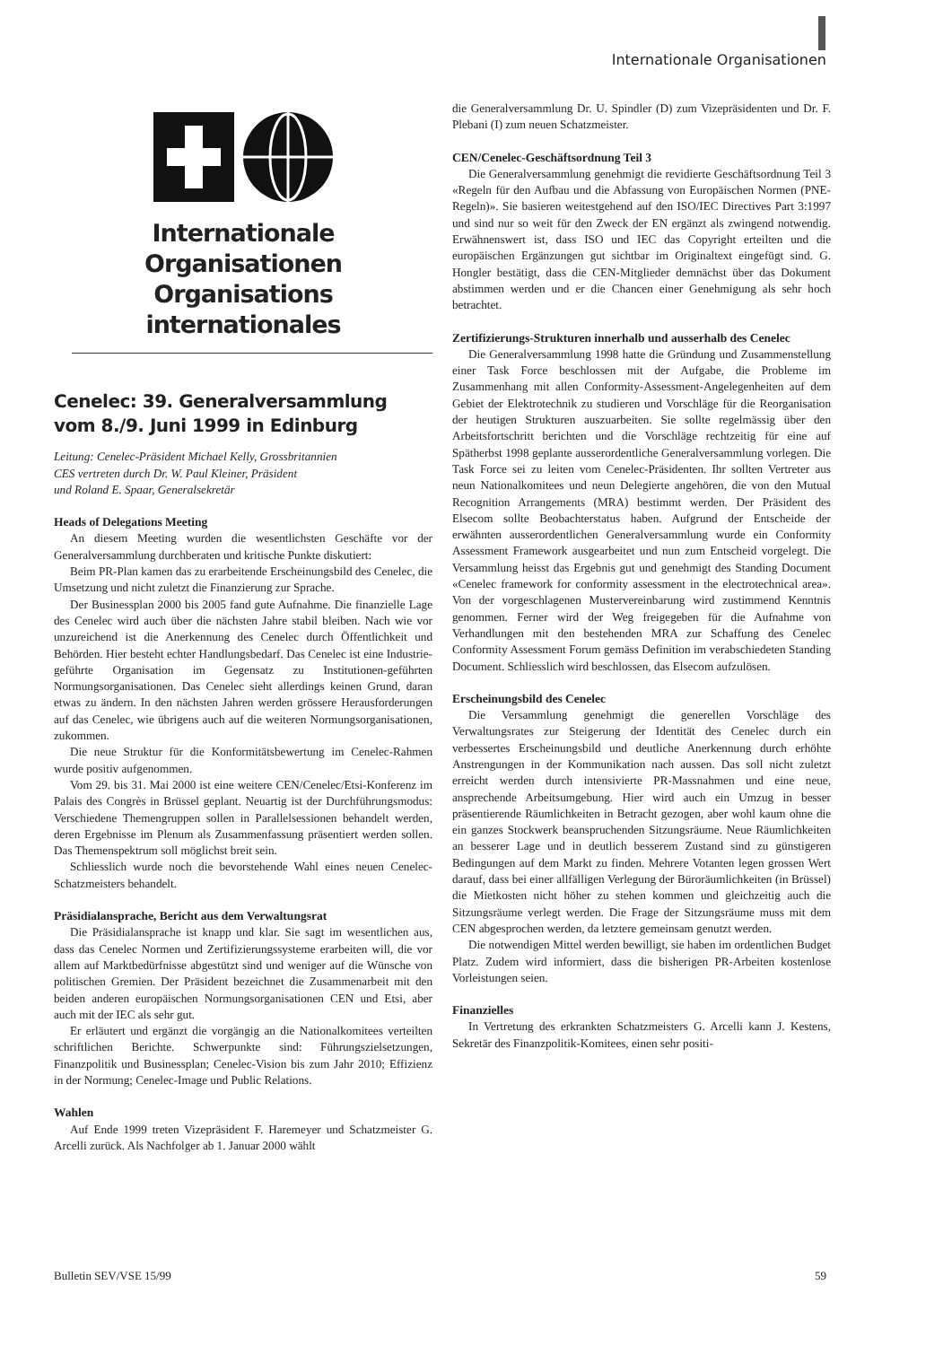Internationale Organisationen
Internationale Organisationen
Organisations internationales
Cenelec: 39. Generalversammlung
vom 8./9. Juni 1999 in Edinburg
Leitung: Cenelec-Präsident Michael Kelly, Grossbritannien
CES vertreten durch Dr. W. Paul Kleiner, Präsident
und Roland E. Spaar, Generalsekretär
Heads of Delegations Meeting
An diesem Meeting wurden die wesentlichsten Geschäfte vor der Generalversammlung durchberaten und kritische Punkte diskutiert:
Beim PR-Plan kamen das zu erarbeitende Erscheinungsbild des Cenelec, die Umsetzung und nicht zuletzt die Finanzierung zur Sprache.
Der Businessplan 2000 bis 2005 fand gute Aufnahme. Die finanzielle Lage des Cenelec wird auch über die nächsten Jahre stabil bleiben. Nach wie vor unzureichend ist die Anerkennung des Cenelec durch Öffentlichkeit und Behörden. Hier besteht echter Handlungsbedarf. Das Cenelec ist eine Industrie-geführte Organisation im Gegensatz zu Institutionen-geführten Normungsorganisationen. Das Cenelec sieht allerdings keinen Grund, daran etwas zu ändern. In den nächsten Jahren werden grössere Herausforderungen auf das Cenelec, wie übrigens auch auf die weiteren Normungsorganisationen, zukommen.
Die neue Struktur für die Konformitätsbewertung im Cenelec-Rahmen wurde positiv aufgenommen.
Vom 29. bis 31. Mai 2000 ist eine weitere CEN/Cenelec/Etsi-Konferenz im Palais des Congrès in Brüssel geplant. Neuartig ist der Durchführungsmodus: Verschiedene Themengruppen sollen in Parallelsessionen behandelt werden, deren Ergebnisse im Plenum als Zusammenfassung präsentiert werden sollen. Das Themenspektrum soll möglichst breit sein.
Schliesslich wurde noch die bevorstehende Wahl eines neuen Cenelec-Schatzmeisters behandelt.
Präsidialansprache, Bericht aus dem Verwaltungsrat
Die Präsidialansprache ist knapp und klar. Sie sagt im wesentlichen aus, dass das Cenelec Normen und Zertifizierungssysteme erarbeiten will, die vor allem auf Marktbedürfnisse abgestützt sind und weniger auf die Wünsche von politischen Gremien. Der Präsident bezeichnet die Zusammenarbeit mit den beiden anderen europäischen Normungsorganisationen CEN und Etsi, aber auch mit der IEC als sehr gut.
Er erläutert und ergänzt die vorgängig an die Nationalkomitees verteilten schriftlichen Berichte. Schwerpunkte sind: Führungszielsetzungen, Finanzpolitik und Businessplan; Cenelec-Vision bis zum Jahr 2010; Effizienz in der Normung; Cenelec-Image und Public Relations.
Wahlen
Auf Ende 1999 treten Vizepräsident F. Haremeyer und Schatzmeister G. Arcelli zurück. Als Nachfolger ab 1. Januar 2000 wählt
die Generalversammlung Dr. U. Spindler (D) zum Vizepräsidenten und Dr. F. Plebani (I) zum neuen Schatzmeister.
CEN/Cenelec-Geschäftsordnung Teil 3
Die Generalversammlung genehmigt die revidierte Geschäftsordnung Teil 3 «Regeln für den Aufbau und die Abfassung von Europäischen Normen (PNE-Regeln)». Sie basieren weitestgehend auf den ISO/IEC Directives Part 3:1997 und sind nur so weit für den Zweck der EN ergänzt als zwingend notwendig. Erwähnenswert ist, dass ISO und IEC das Copyright erteilten und die europäischen Ergänzungen gut sichtbar im Originaltext eingefügt sind. G. Hongler bestätigt, dass die CEN-Mitglieder demnächst über das Dokument abstimmen werden und er die Chancen einer Genehmigung als sehr hoch betrachtet.
Zertifizierungs-Strukturen innerhalb und ausserhalb des Cenelec
Die Generalversammlung 1998 hatte die Gründung und Zusammenstellung einer Task Force beschlossen mit der Aufgabe, die Probleme im Zusammenhang mit allen Conformity-Assessment-Angelegenheiten auf dem Gebiet der Elektrotechnik zu studieren und Vorschläge für die Reorganisation der heutigen Strukturen auszuarbeiten. Sie sollte regelmässig über den Arbeitsfortschritt berichten und die Vorschläge rechtzeitig für eine auf Spätherbst 1998 geplante ausserordentliche Generalversammlung vorlegen. Die Task Force sei zu leiten vom Cenelec-Präsidenten. Ihr sollten Vertreter aus neun Nationalkomitees und neun Delegierte angehören, die von den Mutual Recognition Arrangements (MRA) bestimmt werden. Der Präsident des Elsecom sollte Beobachterstatus haben. Aufgrund der Entscheide der erwähnten ausserordentlichen Generalversammlung wurde ein Conformity Assessment Framework ausgearbeitet und nun zum Entscheid vorgelegt. Die Versammlung heisst das Ergebnis gut und genehmigt des Standing Document «Cenelec framework for conformity assessment in the electrotechnical area». Von der vorgeschlagenen Mustervereinbarung wird zustimmend Kenntnis genommen. Ferner wird der Weg freigegeben für die Aufnahme von Verhandlungen mit den bestehenden MRA zur Schaffung des Cenelec Conformity Assessment Forum gemäss Definition im verabschiedeten Standing Document. Schliesslich wird beschlossen, das Elsecom aufzulösen.
Erscheinungsbild des Cenelec
Die Versammlung genehmigt die generellen Vorschläge des Verwaltungsrates zur Steigerung der Identität des Cenelec durch ein verbessertes Erscheinungsbild und deutliche Anerkennung durch erhöhte Anstrengungen in der Kommunikation nach aussen. Das soll nicht zuletzt erreicht werden durch intensivierte PR-Massnahmen und eine neue, ansprechende Arbeitsumgebung. Hier wird auch ein Umzug in besser präsentierende Räumlichkeiten in Betracht gezogen, aber wohl kaum ohne die ein ganzes Stockwerk beanspruchenden Sitzungsräume. Neue Räumlichkeiten an besserer Lage und in deutlich besserem Zustand sind zu günstigeren Bedingungen auf dem Markt zu finden. Mehrere Votanten legen grossen Wert darauf, dass bei einer allfälligen Verlegung der Büroräumlichkeiten (in Brüssel) die Mietkosten nicht höher zu stehen kommen und gleichzeitig auch die Sitzungsräume verlegt werden. Die Frage der Sitzungsräume muss mit dem CEN abgesprochen werden, da letztere gemeinsam genutzt werden.
Die notwendigen Mittel werden bewilligt, sie haben im ordentlichen Budget Platz. Zudem wird informiert, dass die bisherigen PR-Arbeiten kostenlose Vorleistungen seien.
Finanzielles
In Vertretung des erkrankten Schatzmeisters G. Arcelli kann J. Kestens, Sekretär des Finanzpolitik-Komitees, einen sehr positi-
Bulletin SEV/VSE 15/99 59